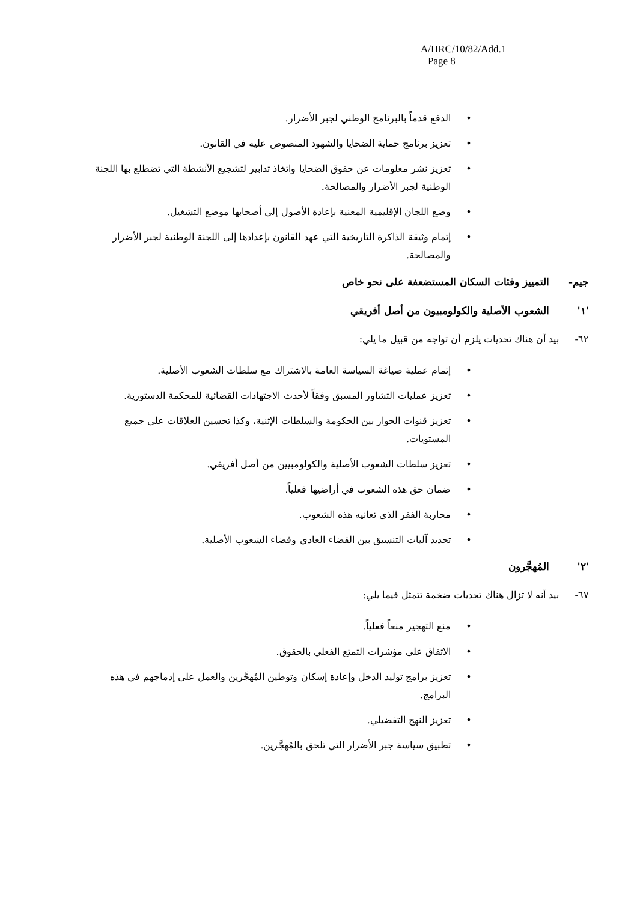A/HRC/10/82/Add.1
Page 8
• الدفع قدماً بالبرنامج الوطني لجبر الأضرار.
• تعزيز برنامج حماية الضحايا والشهود المنصوص عليه في القانون.
• تعزيز نشر معلومات عن حقوق الضحايا واتخاذ تدابير لتشجيع الأنشطة التي تضطلع بها اللجنة الوطنية لجبر الأضرار والمصالحة.
• وضع اللجان الإقليمية المعنية بإعادة الأصول إلى أصحابها موضع التشغيل.
• إتمام وثيقة الذاكرة التاريخية التي عهد القانون بإعدادها إلى اللجنة الوطنية لجبر الأضرار والمصالحة.
جيم- التمييز وفئات السكان المستضعفة على نحو خاص
'١' الشعوب الأصلية والكولومبيون من أصل أفريقي
٦٢- بيد أن هناك تحديات يلزم أن تواجه من قبيل ما يلي:
• إتمام عملية صياغة السياسة العامة بالاشتراك مع سلطات الشعوب الأصلية.
• تعزيز عمليات التشاور المسبق وفقاً لأحدث الاجتهادات القضائية للمحكمة الدستورية.
• تعزيز قنوات الحوار بين الحكومة والسلطات الإثنية، وكذا تحسين العلاقات على جميع المستويات.
• تعزيز سلطات الشعوب الأصلية والكولومبيين من أصل أفريقي.
• ضمان حق هذه الشعوب في أراضيها فعلياً.
• محاربة الفقر الذي تعانيه هذه الشعوب.
• تحديد آليات التنسيق بين القضاء العادي وقضاء الشعوب الأصلية.
'٢' المُهجَّرون
٦٧- بيد أنه لا تزال هناك تحديات ضخمة تتمثل فيما يلي:
• منع التهجير منعاً فعلياً.
• الاتفاق على مؤشرات التمتع الفعلي بالحقوق.
• تعزيز برامج توليد الدخل وإعادة إسكان وتوطين المُهجَّرين والعمل على إدماجهم في هذه البرامج.
• تعزيز النهج التفضيلي.
• تطبيق سياسة جبر الأضرار التي تلحق بالمُهجَّرين.